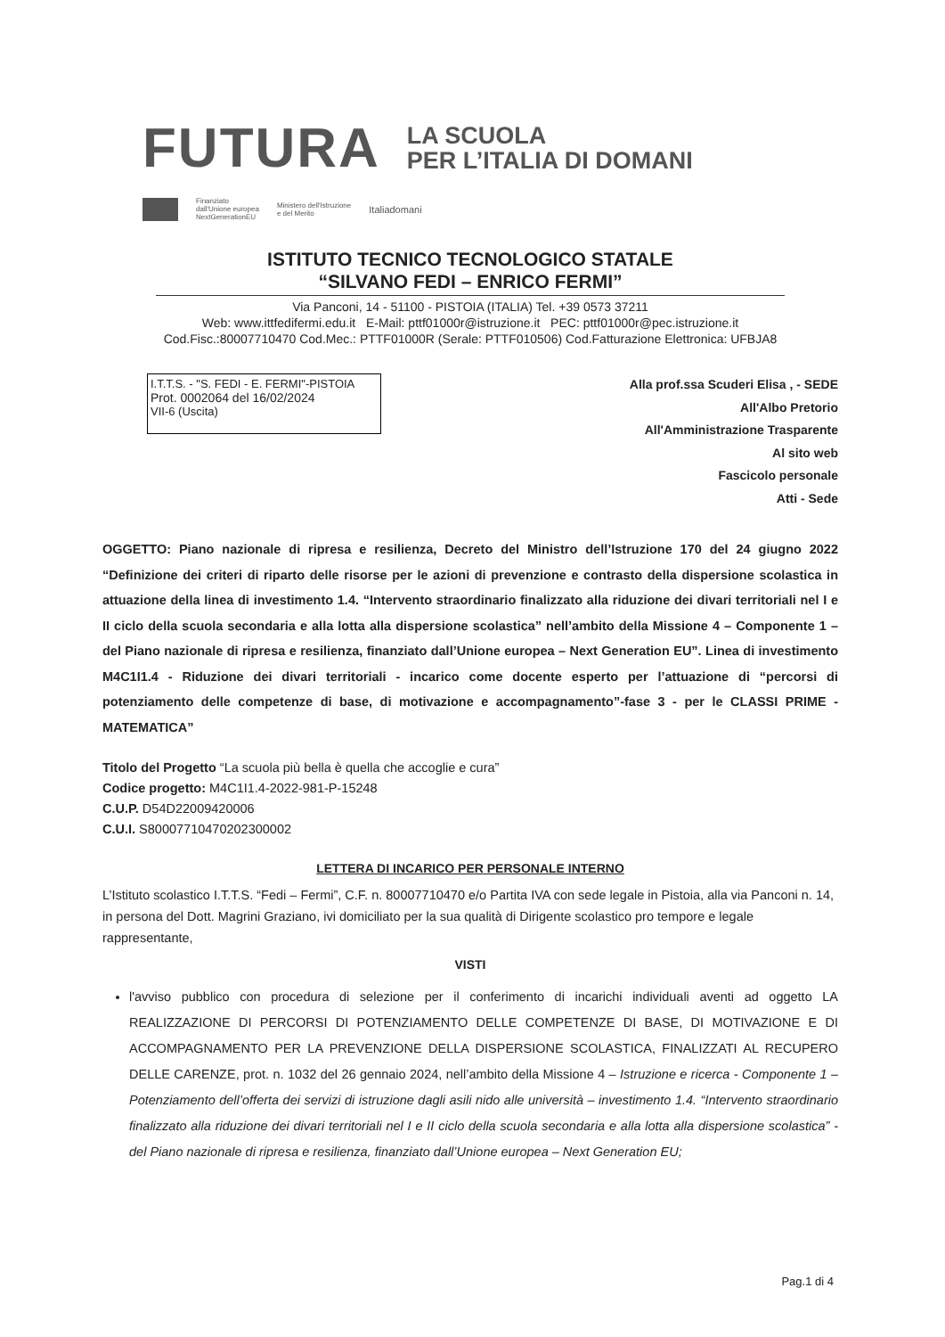FUTURA LA SCUOLA
PER L’ITALIA DI DOMANI
Finanziato
dall'Unione europea
NextGenerationEU Ministero dell'Istruzione
e del Merito Italiadomani
ISTITUTO TECNICO TECNOLOGICO STATALE
“SILVANO FEDI – ENRICO FERMI”
Via Panconi, 14 - 51100 - PISTOIA (ITALIA) Tel. +39 0573 37211
Web: www.ittfedifermi.edu.it E-Mail: pttf01000r@istruzione.it PEC: pttf01000r@pec.istruzione.it
Cod.Fisc.:80007710470 Cod.Mec.: PTTF01000R (Serale: PTTF010506) Cod.Fatturazione Elettronica: UFBJA8
I.T.T.S. - "S. FEDI - E. FERMI"-PISTOIA
Prot. 0002064 del 16/02/2024
VII-6 (Uscita)
Alla prof.ssa Scuderi Elisa , - SEDE
All'Albo Pretorio
All'Amministrazione Trasparente
Al sito web
Fascicolo personale
Atti - Sede
OGGETTO: Piano nazionale di ripresa e resilienza, Decreto del Ministro dell’Istruzione 170 del 24 giugno 2022 “Definizione dei criteri di riparto delle risorse per le azioni di prevenzione e contrasto della dispersione scolastica in attuazione della linea di investimento 1.4. “Intervento straordinario finalizzato alla riduzione dei divari territoriali nel I e II ciclo della scuola secondaria e alla lotta alla dispersione scolastica” nell’ambito della Missione 4 – Componente 1 – del Piano nazionale di ripresa e resilienza, finanziato dall’Unione europea – Next Generation EU”. Linea di investimento M4C1I1.4 - Riduzione dei divari territoriali - incarico come docente esperto per l’attuazione di “percorsi di potenziamento delle competenze di base, di motivazione e accompagnamento”-fase 3 - per le CLASSI PRIME - MATEMATICA”
Titolo del Progetto “La scuola più bella è quella che accoglie e cura”
Codice progetto: M4C1I1.4-2022-981-P-15248
C.U.P. D54D22009420006
C.U.I. S80007710470202300002
LETTERA DI INCARICO PER PERSONALE INTERNO
L’Istituto scolastico I.T.T.S. “Fedi – Fermi”, C.F. n. 80007710470 e/o Partita IVA con sede legale in Pistoia, alla via Panconi n. 14, in persona del Dott. Magrini Graziano, ivi domiciliato per la sua qualità di Dirigente scolastico pro tempore e legale rappresentante,
VISTI
l'avviso pubblico con procedura di selezione per il conferimento di incarichi individuali aventi ad oggetto LA REALIZZAZIONE DI PERCORSI DI POTENZIAMENTO DELLE COMPETENZE DI BASE, DI MOTIVAZIONE E DI ACCOMPAGNAMENTO PER LA PREVENZIONE DELLA DISPERSIONE SCOLASTICA, FINALIZZATI AL RECUPERO DELLE CARENZE, prot. n. 1032 del 26 gennaio 2024, nell’ambito della Missione 4 – Istruzione e ricerca - Componente 1 – Potenziamento dell’offerta dei servizi di istruzione dagli asili nido alle università – investimento 1.4. “Intervento straordinario finalizzato alla riduzione dei divari territoriali nel I e II ciclo della scuola secondaria e alla lotta alla dispersione scolastica” - del Piano nazionale di ripresa e resilienza, finanziato dall’Unione europea – Next Generation EU;
Pag.1 di 4